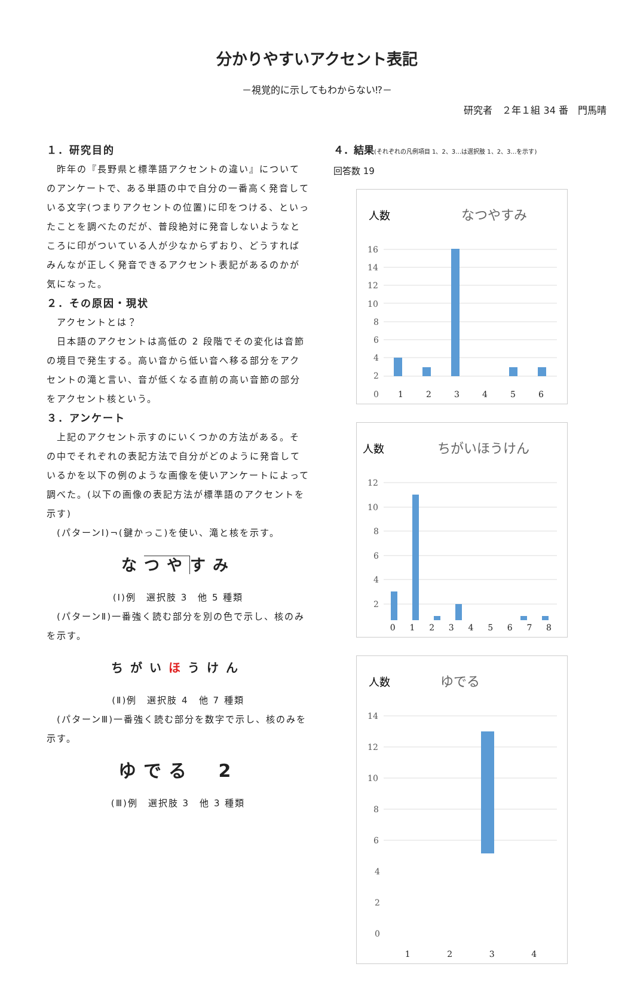分かりやすいアクセント表記
－視覚的に示してもわからない⁉－
研究者　２年１組 34 番　門馬晴
１．研究目的
　昨年の『長野県と標準語アクセントの違い』についてのアンケートで、ある単語の中で自分の一番高く発音している文字(つまりアクセントの位置)に印をつける、といったことを調べたのだが、普段絶対に発音しないようなところに印がついている人が少なからずおり、どうすればみんなが正しく発音できるアクセント表記があるのかが気になった。
２．その原因・現状
　アクセントとは？
　日本語のアクセントは高低の 2 段階でその変化は音節の境目で発生する。高い音から低い音へ移る部分をアクセントの滝と言い、音が低くなる直前の高い音節の部分をアクセント核という。
３．アンケート
　上記のアクセント示すのにいくつかの方法がある。その中でそれぞれの表記方法で自分がどのように発音しているかを以下の例のような画像を使いアンケートによって調べた。(以下の画像の表記方法が標準語のアクセントを示す)
　(パターンⅠ)¬(鍵かっこ)を使い、滝と核を示す。
なつやすみ
(Ⅰ)例　選択肢 3　他 5 種類
　(パターンⅡ)一番強く読む部分を別の色で示し、核のみを示す。
ちがいほうけん
(Ⅱ)例　選択肢 4　他 7 種類
　(パターンⅢ)一番強く読む部分を数字で示し、核のみを示す。
ゆでる　2
(Ⅲ)例　選択肢 3　他 3 種類
４．結果(それぞれの凡例項目 1、2、3…は選択肢 1、2、3…を示す)
回答数 19
人数
なつやすみ
16
14
12
10
8
6
4
2
0
1 2 3 4 5 6
人数
ちがいほうけん
12
10
8
6
4
2
0 1 2 3 4 5 6 7 8
人数
ゆでる
14
12
10
8
6
4
2
0
1 2 3 4